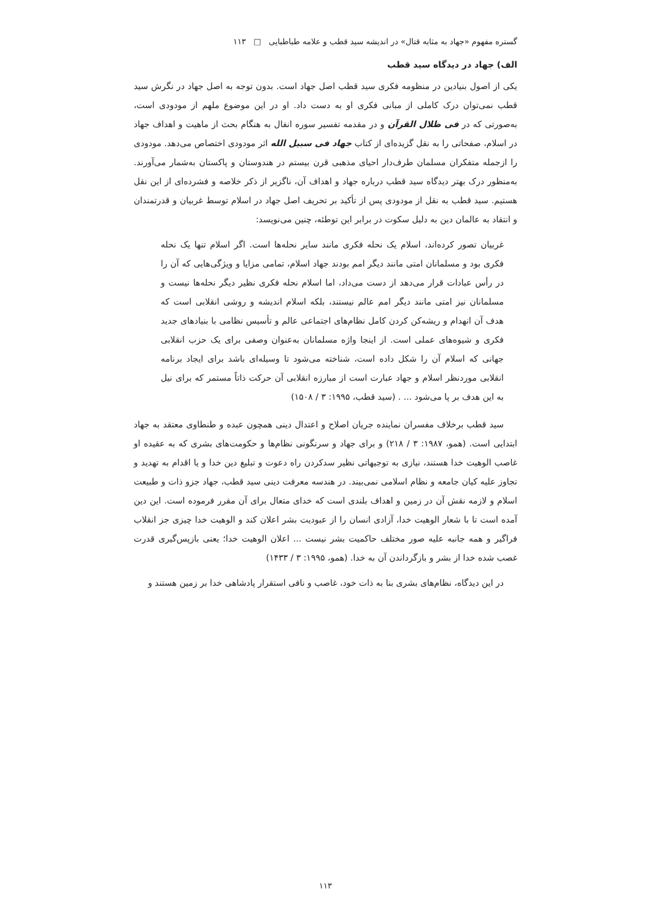گستره مفهوم «جهاد به مثابه قتال» در اندیشه سید قطب و علامه طباطبایی □ ۱۱۳
الف) جهاد در دیدگاه سید قطب
یکی از اصول بنیادین در منظومه فکری سید قطب اصل جهاد است. بدون توجه به اصل جهاد در نگرش سید قطب نمی‌توان درک کاملی از مبانی فکری او به دست داد. او در این موضوع ملهم از مودودی است، به‌صورتی که در فی ظلال القرآن و در مقدمه تفسیر سوره انفال به هنگام بحث از ماهیت و اهداف جهاد در اسلام، صفحاتی را به نقل گزیده‌ای از کتاب جهاد فی سبیل الله اثر مودودی اختصاص می‌دهد. مودودی را ازجمله متفکران مسلمان طرف‌دار احیای مذهبی قرن بیستم در هندوستان و پاکستان به‌شمار می‌آورند. به‌منظور درک بهتر دیدگاه سید قطب درباره جهاد و اهداف آن، ناگزیر از ذکر خلاصه و فشرده‌ای از این نقل هستیم. سید قطب به نقل از مودودی پس از تأکید بر تحریف اصل جهاد در اسلام توسط غربیان و قدرتمندان و انتقاد به عالمان دین به دلیل سکوت در برابر این توطئه، چنین می‌نویسد:
غربیان تصور کرده‌اند، اسلام یک نحله فکری مانند سایر نحله‌ها است. اگر اسلام تنها یک نحله فکری بود و مسلمانان امتی مانند دیگر امم بودند جهاد اسلام، تمامی مزایا و ویژگی‌هایی که آن را در رأس عبادات قرار می‌دهد از دست می‌داد، اما اسلام نحله فکری نظیر دیگر نحله‌ها نیست و مسلمانان نیز امتی مانند دیگر امم عالم نیستند، بلکه اسلام اندیشه و روشی انقلابی است که هدف آن انهدام و ریشه‌کن کردن کامل نظام‌های اجتماعی عالم و تأسیس نظامی با بنیادهای جدید فکری و شیوه‌های عملی است. از اینجا واژه مسلمانان به‌عنوان وصفی برای یک حزب انقلابی جهانی که اسلام آن را شکل داده است، شناخته می‌شود تا وسیله‌ای باشد برای ایجاد برنامه انقلابی موردنظر اسلام و جهاد عبارت است از مبارزه انقلابی آن حرکت ذاتاً مستمر که برای نیل به این هدف بر پا می‌شود ... . (سید قطب، ۱۹۹۵: ۳ / ۱۵۰۸)
سید قطب برخلاف مفسران نماینده جریان اصلاح و اعتدال دینی همچون عبده و طنطاوی معتقد به جهاد ابتدایی است. (همو، ۱۹۸۷: ۳ / ۲۱۸) و برای جهاد و سرنگونی نظام‌ها و حکومت‌های بشری که به عقیده او غاصب الوهیت خدا هستند، نیازی به توجیهاتی نظیر سدکردن راه دعوت و تبلیغ دین خدا و یا اقدام به تهدید و تجاوز علیه کیان جامعه و نظام اسلامی نمی‌بیند. در هندسه معرفت دینی سید قطب، جهاد جزو ذات و طبیعت اسلام و لازمه نقش آن در زمین و اهداف بلندی است که خدای متعال برای آن مقرر فرموده است. این دین آمده است تا با شعار الوهیت خدا، آزادی انسان را از عبودیت بشر اعلان کند و الوهیت خدا چیزی جز انقلاب فراگیر و همه جانبه علیه صور مختلف حاکمیت بشر نیست ... اعلان الوهیت خدا؛ یعنی بازپس‌گیری قدرت غصب شده خدا از بشر و بازگرداندن آن به خدا. (همو، ۱۹۹۵: ۳ / ۱۴۳۳)
در این دیدگاه، نظام‌های بشری بنا به ذات خود، غاصب و نافی استقرار پادشاهی خدا بر زمین هستند و
۱۱۳